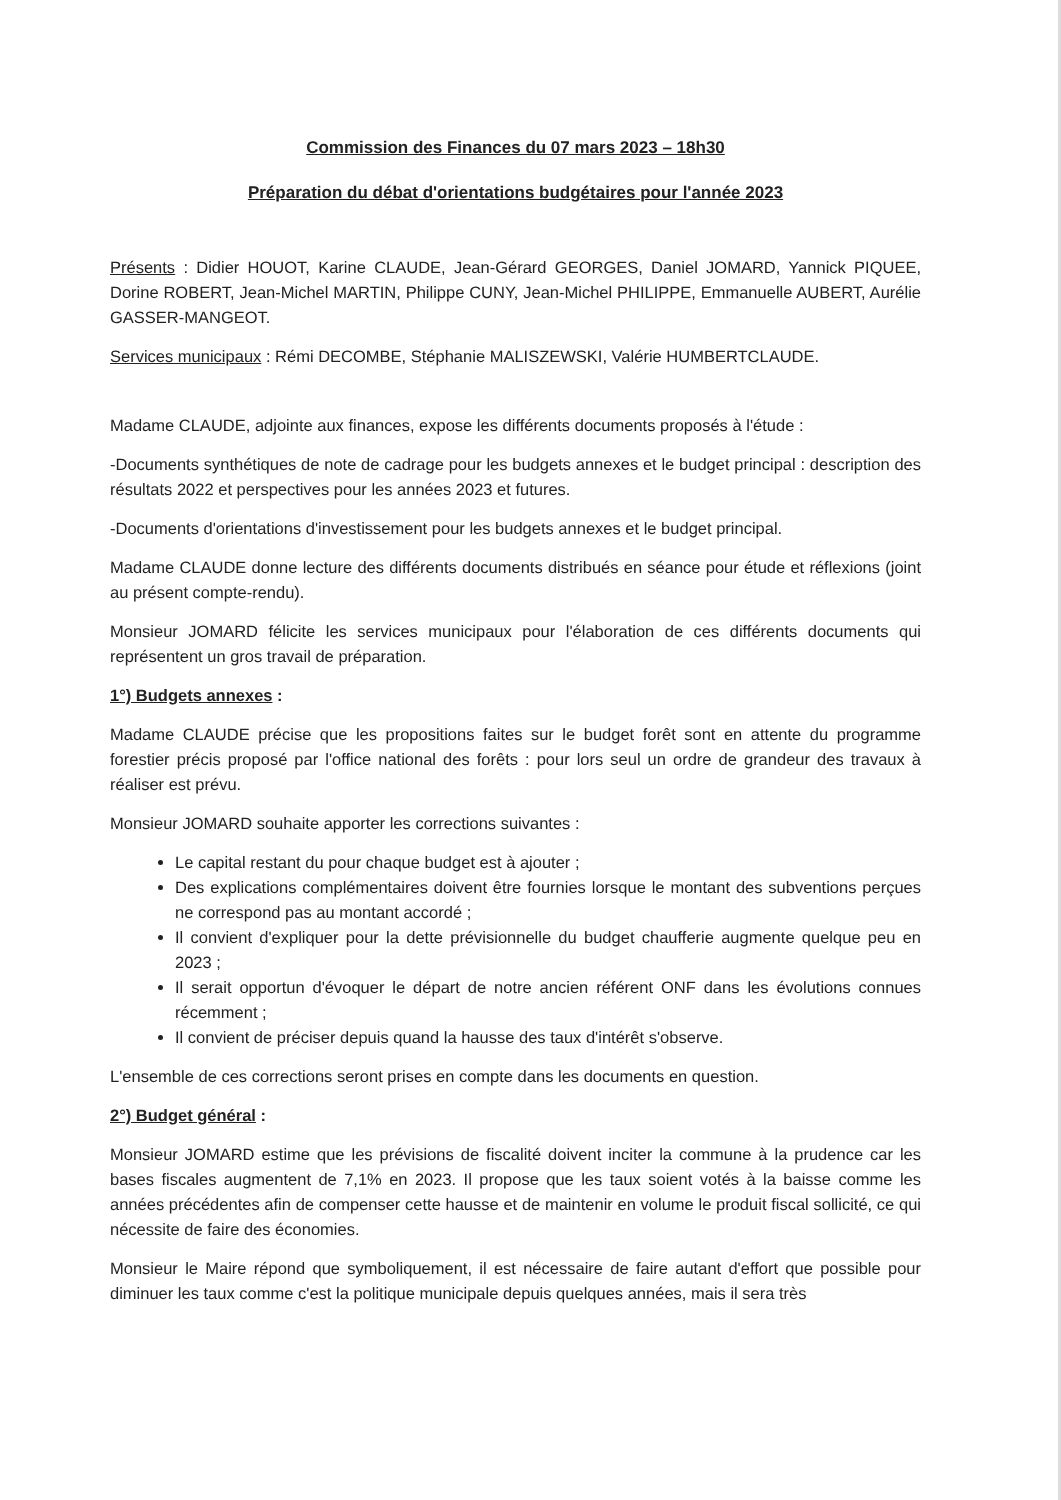Commission des Finances du 07 mars 2023 – 18h30
Préparation du débat d'orientations budgétaires pour l'année 2023
Présents : Didier HOUOT, Karine CLAUDE, Jean-Gérard GEORGES, Daniel JOMARD, Yannick PIQUEE, Dorine ROBERT, Jean-Michel MARTIN, Philippe CUNY, Jean-Michel PHILIPPE, Emmanuelle AUBERT, Aurélie GASSER-MANGEOT.
Services municipaux : Rémi DECOMBE, Stéphanie MALISZEWSKI, Valérie HUMBERTCLAUDE.
Madame CLAUDE, adjointe aux finances, expose les différents documents proposés à l'étude :
-Documents synthétiques de note de cadrage pour les budgets annexes et le budget principal : description des résultats 2022 et perspectives pour les années 2023 et futures.
-Documents d'orientations d'investissement pour les budgets annexes et le budget principal.
Madame CLAUDE donne lecture des différents documents distribués en séance pour étude et réflexions (joint au présent compte-rendu).
Monsieur JOMARD félicite les services municipaux pour l'élaboration de ces différents documents qui représentent un gros travail de préparation.
1°) Budgets annexes :
Madame CLAUDE précise que les propositions faites sur le budget forêt sont en attente du programme forestier précis proposé par l'office national des forêts : pour lors seul un ordre de grandeur des travaux à réaliser est prévu.
Monsieur JOMARD souhaite apporter les corrections suivantes :
Le capital restant du pour chaque budget est à ajouter ;
Des explications complémentaires doivent être fournies lorsque le montant des subventions perçues ne correspond pas au montant accordé ;
Il convient d'expliquer pour la dette prévisionnelle du budget chaufferie augmente quelque peu en 2023 ;
Il serait opportun d'évoquer le départ de notre ancien référent ONF dans les évolutions connues récemment ;
Il convient de préciser depuis quand la hausse des taux d'intérêt s'observe.
L'ensemble de ces corrections seront prises en compte dans les documents en question.
2°) Budget général :
Monsieur JOMARD estime que les prévisions de fiscalité doivent inciter la commune à la prudence car les bases fiscales augmentent de 7,1% en 2023. Il propose que les taux soient votés à la baisse comme les années précédentes afin de compenser cette hausse et de maintenir en volume le produit fiscal sollicité, ce qui nécessite de faire des économies.
Monsieur le Maire répond que symboliquement, il est nécessaire de faire autant d'effort que possible pour diminuer les taux comme c'est la politique municipale depuis quelques années, mais il sera très